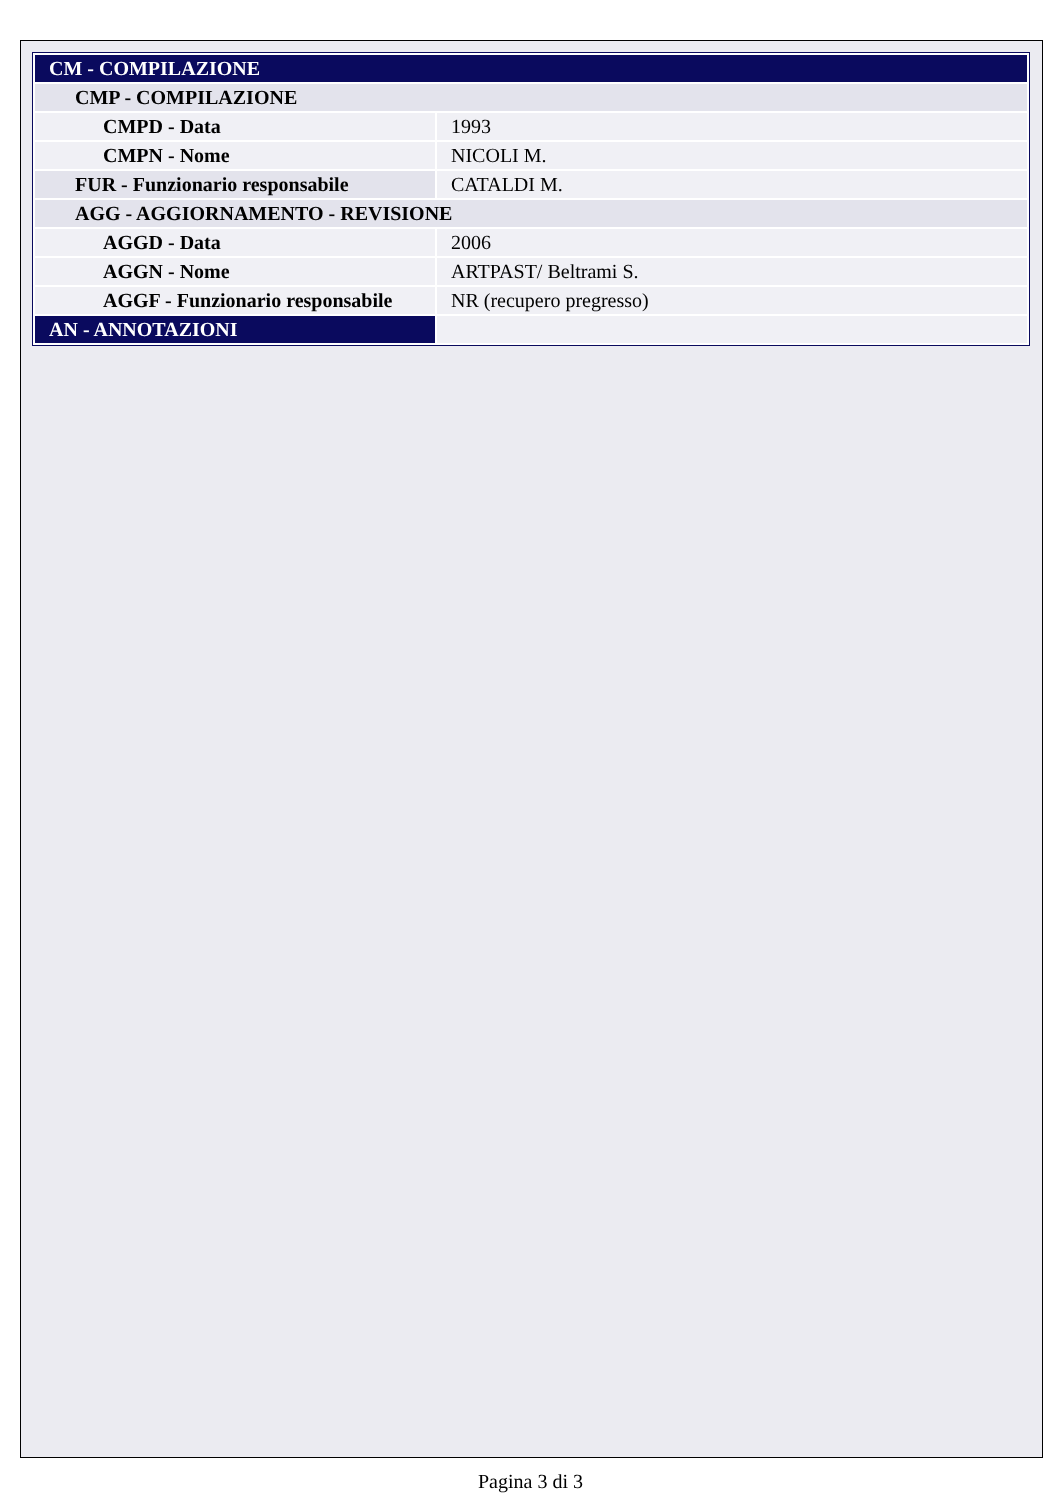| CM - COMPILAZIONE | |
| CMP - COMPILAZIONE | |
| CMPD - Data | 1993 |
| CMPN - Nome | NICOLI M. |
| FUR - Funzionario responsabile | CATALDI M. |
| AGG - AGGIORNAMENTO - REVISIONE | |
| AGGD - Data | 2006 |
| AGGN - Nome | ARTPAST/ Beltrami S. |
| AGGF - Funzionario responsabile | NR (recupero pregresso) |
| AN - ANNOTAZIONI | |
Pagina 3 di 3